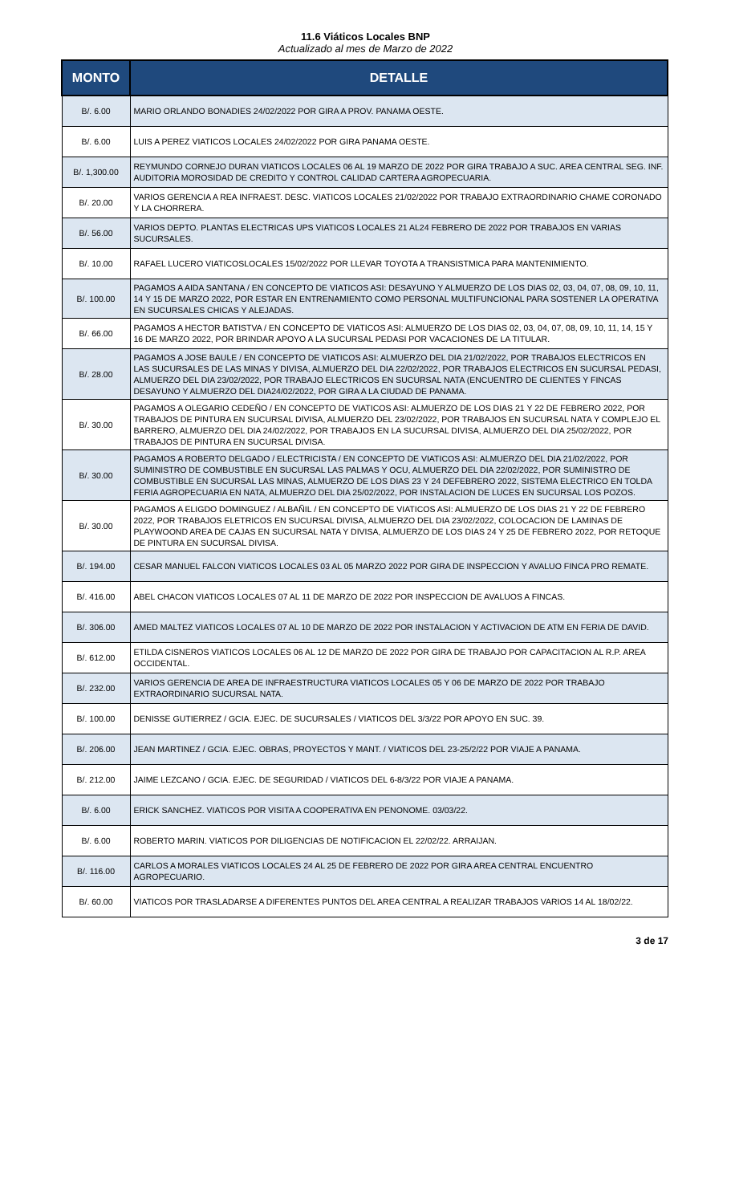11.6 Viáticos Locales BNP
Actualizado al mes de Marzo de 2022
| MONTO | DETALLE |
| --- | --- |
| B/. 6.00 | MARIO ORLANDO BONADIES 24/02/2022 POR GIRA A PROV. PANAMA OESTE. |
| B/. 6.00 | LUIS A PEREZ VIATICOS LOCALES 24/02/2022 POR GIRA PANAMA OESTE. |
| B/. 1,300.00 | REYMUNDO CORNEJO DURAN VIATICOS LOCALES 06 AL 19 MARZO DE 2022 POR GIRA TRABAJO A SUC. AREA CENTRAL SEG. INF. AUDITORIA MOROSIDAD DE CREDITO Y CONTROL CALIDAD CARTERA AGROPECUARIA. |
| B/. 20.00 | VARIOS GERENCIA A REA INFRAEST. DESC. VIATICOS LOCALES 21/02/2022 POR TRABAJO EXTRAORDINARIO CHAME CORONADO Y LA CHORRERA. |
| B/. 56.00 | VARIOS DEPTO. PLANTAS ELECTRICAS UPS VIATICOS LOCALES 21 AL24 FEBRERO DE 2022 POR TRABAJOS EN VARIAS SUCURSALES. |
| B/. 10.00 | RAFAEL LUCERO VIATICOSLOCALES 15/02/2022 POR LLEVAR TOYOTA A TRANSISTMICA PARA MANTENIMIENTO. |
| B/. 100.00 | PAGAMOS A AIDA SANTANA / EN CONCEPTO DE VIATICOS ASI: DESAYUNO Y ALMUERZO DE LOS DIAS 02, 03, 04, 07, 08, 09, 10, 11, 14 Y 15 DE MARZO 2022, POR ESTAR EN ENTRENAMIENTO COMO PERSONAL MULTIFUNCIONAL PARA SOSTENER LA OPERATIVA EN SUCURSALES CHICAS Y ALEJADAS. |
| B/. 66.00 | PAGAMOS A HECTOR BATISTVA / EN CONCEPTO DE VIATICOS ASI: ALMUERZO DE LOS DIAS 02, 03, 04, 07, 08, 09, 10, 11, 14, 15 Y 16 DE MARZO 2022, POR BRINDAR APOYO A LA SUCURSAL PEDASI POR VACACIONES DE LA TITULAR. |
| B/. 28.00 | PAGAMOS A JOSE BAULE / EN CONCEPTO DE VIATICOS ASI: ALMUERZO DEL DIA 21/02/2022, POR TRABAJOS ELECTRICOS EN LAS SUCURSALES DE LAS MINAS Y DIVISA, ALMUERZO DEL DIA 22/02/2022, POR TRABAJOS ELECTRICOS EN SUCURSAL PEDASI, ALMUERZO DEL DIA 23/02/2022, POR TRABAJO ELECTRICOS EN SUCURSAL NATA (ENCUENTRO DE CLIENTES Y FINCAS DESAYUNO Y ALMUERZO DEL DIA24/02/2022, POR GIRA A LA CIUDAD DE PANAMA. |
| B/. 30.00 | PAGAMOS A OLEGARIO CEDEÑO / EN CONCEPTO DE VIATICOS ASI: ALMUERZO DE LOS DIAS 21 Y 22 DE FEBRERO 2022, POR TRABAJOS DE PINTURA EN SUCURSAL DIVISA, ALMUERZO DEL 23/02/2022, POR TRABAJOS EN SUCURSAL NATA Y COMPLEJO EL BARRERO, ALMUERZO DEL DIA 24/02/2022, POR TRABAJOS EN LA SUCURSAL DIVISA, ALMUERZO DEL DIA 25/02/2022, POR TRABAJOS DE PINTURA EN SUCURSAL DIVISA. |
| B/. 30.00 | PAGAMOS A ROBERTO DELGADO / ELECTRICISTA / EN CONCEPTO DE VIATICOS ASI: ALMUERZO DEL DIA 21/02/2022, POR SUMINISTRO DE COMBUSTIBLE EN SUCURSAL LAS PALMAS Y OCU, ALMUERZO DEL DIA 22/02/2022, POR SUMINISTRO DE COMBUSTIBLE EN SUCURSAL LAS MINAS, ALMUERZO DE LOS DIAS 23 Y 24 DEFEBRERO 2022, SISTEMA ELECTRICO EN TOLDA FERIA AGROPECUARIA EN NATA, ALMUERZO DEL DIA 25/02/2022, POR INSTALACION DE LUCES EN SUCURSAL LOS POZOS. |
| B/. 30.00 | PAGAMOS A ELIGDO DOMINGUEZ / ALBAÑIL / EN CONCEPTO DE VIATICOS ASI: ALMUERZO DE LOS DIAS 21 Y 22 DE FEBRERO 2022, POR TRABAJOS ELETRICOS EN SUCURSAL DIVISA, ALMUERZO DEL DIA 23/02/2022, COLOCACION DE LAMINAS DE PLAYWOOND AREA DE CAJAS EN SUCURSAL NATA Y DIVISA, ALMUERZO DE LOS DIAS 24 Y 25 DE FEBRERO 2022, POR RETOQUE DE PINTURA EN SUCURSAL DIVISA. |
| B/. 194.00 | CESAR MANUEL FALCON VIATICOS LOCALES 03 AL 05 MARZO 2022 POR GIRA DE INSPECCION Y AVALUO FINCA PRO REMATE. |
| B/. 416.00 | ABEL CHACON VIATICOS LOCALES 07 AL 11 DE MARZO DE 2022 POR INSPECCION DE AVALUOS A FINCAS. |
| B/. 306.00 | AMED MALTEZ VIATICOS LOCALES 07 AL 10 DE MARZO DE 2022 POR INSTALACION Y ACTIVACION DE ATM EN FERIA DE DAVID. |
| B/. 612.00 | ETILDA CISNEROS VIATICOS LOCALES 06 AL 12 DE MARZO DE 2022 POR GIRA DE TRABAJO POR CAPACITACION AL R.P. AREA OCCIDENTAL. |
| B/. 232.00 | VARIOS GERENCIA DE AREA DE INFRAESTRUCTURA VIATICOS LOCALES 05 Y 06 DE MARZO DE 2022 POR TRABAJO EXTRAORDINARIO SUCURSAL NATA. |
| B/. 100.00 | DENISSE GUTIERREZ / GCIA. EJEC. DE SUCURSALES / VIATICOS DEL 3/3/22 POR APOYO EN SUC. 39. |
| B/. 206.00 | JEAN MARTINEZ / GCIA. EJEC. OBRAS, PROYECTOS Y MANT. / VIATICOS DEL 23-25/2/22 POR VIAJE A PANAMA. |
| B/. 212.00 | JAIME LEZCANO / GCIA. EJEC. DE SEGURIDAD / VIATICOS DEL 6-8/3/22 POR VIAJE A PANAMA. |
| B/. 6.00 | ERICK SANCHEZ. VIATICOS POR VISITA A COOPERATIVA EN PENONOME. 03/03/22. |
| B/. 6.00 | ROBERTO MARIN. VIATICOS POR DILIGENCIAS DE NOTIFICACION EL 22/02/22. ARRAIJAN. |
| B/. 116.00 | CARLOS A MORALES VIATICOS LOCALES 24 AL 25 DE FEBRERO DE 2022 POR GIRA AREA CENTRAL ENCUENTRO AGROPECUARIO. |
| B/. 60.00 | VIATICOS POR TRASLADARSE A DIFERENTES PUNTOS DEL AREA CENTRAL A REALIZAR TRABAJOS VARIOS 14 AL 18/02/22. |
3 de 17